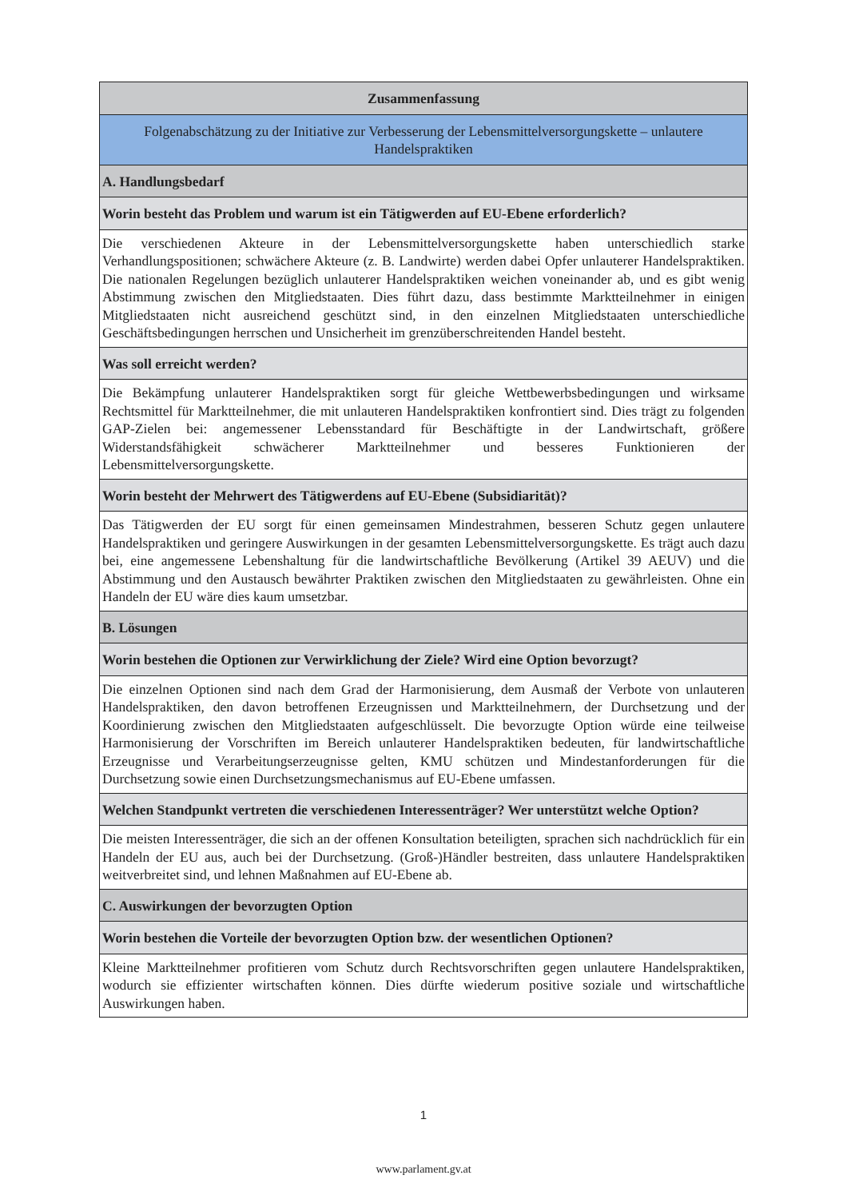| Zusammenfassung |
| --- |
| Folgenabschätzung zu der Initiative zur Verbesserung der Lebensmittelversorgungskette – unlautere Handelspraktiken |
| A. Handlungsbedarf |
| Worin besteht das Problem und warum ist ein Tätigwerden auf EU-Ebene erforderlich? |
| Die verschiedenen Akteure in der Lebensmittelversorgungskette haben unterschiedlich starke Verhandlungspositionen; schwächere Akteure (z. B. Landwirte) werden dabei Opfer unlauterer Handelspraktiken. Die nationalen Regelungen bezüglich unlauterer Handelspraktiken weichen voneinander ab, und es gibt wenig Abstimmung zwischen den Mitgliedstaaten. Dies führt dazu, dass bestimmte Marktteilnehmer in einigen Mitgliedstaaten nicht ausreichend geschützt sind, in den einzelnen Mitgliedstaaten unterschiedliche Geschäftsbedingungen herrschen und Unsicherheit im grenzüberschreitenden Handel besteht. |
| Was soll erreicht werden? |
| Die Bekämpfung unlauterer Handelspraktiken sorgt für gleiche Wettbewerbsbedingungen und wirksame Rechtsmittel für Marktteilnehmer, die mit unlauteren Handelspraktiken konfrontiert sind. Dies trägt zu folgenden GAP-Zielen bei: angemessener Lebensstandard für Beschäftigte in der Landwirtschaft, größere Widerstandsfähigkeit schwächerer Marktteilnehmer und besseres Funktionieren der Lebensmittelversorgungskette. |
| Worin besteht der Mehrwert des Tätigwerdens auf EU-Ebene (Subsidiarität)? |
| Das Tätigwerden der EU sorgt für einen gemeinsamen Mindestrahmen, besseren Schutz gegen unlautere Handelspraktiken und geringere Auswirkungen in der gesamten Lebensmittelversorgungskette. Es trägt auch dazu bei, eine angemessene Lebenshaltung für die landwirtschaftliche Bevölkerung (Artikel 39 AEUV) und die Abstimmung und den Austausch bewährter Praktiken zwischen den Mitgliedstaaten zu gewährleisten. Ohne ein Handeln der EU wäre dies kaum umsetzbar. |
| B. Lösungen |
| Worin bestehen die Optionen zur Verwirklichung der Ziele? Wird eine Option bevorzugt? |
| Die einzelnen Optionen sind nach dem Grad der Harmonisierung, dem Ausmaß der Verbote von unlauteren Handelspraktiken, den davon betroffenen Erzeugnissen und Marktteilnehmern, der Durchsetzung und der Koordinierung zwischen den Mitgliedstaaten aufgeschlüsselt. Die bevorzugte Option würde eine teilweise Harmonisierung der Vorschriften im Bereich unlauterer Handelspraktiken bedeuten, für landwirtschaftliche Erzeugnisse und Verarbeitungserzeugnisse gelten, KMU schützen und Mindestanforderungen für die Durchsetzung sowie einen Durchsetzungsmechanismus auf EU-Ebene umfassen. |
| Welchen Standpunkt vertreten die verschiedenen Interessenträger? Wer unterstützt welche Option? |
| Die meisten Interessenträger, die sich an der offenen Konsultation beteiligten, sprachen sich nachdrücklich für ein Handeln der EU aus, auch bei der Durchsetzung. (Groß-)Händler bestreiten, dass unlautere Handelspraktiken weitverbreitet sind, und lehnen Maßnahmen auf EU-Ebene ab. |
| C. Auswirkungen der bevorzugten Option |
| Worin bestehen die Vorteile der bevorzugten Option bzw. der wesentlichen Optionen? |
| Kleine Marktteilnehmer profitieren vom Schutz durch Rechtsvorschriften gegen unlautere Handelspraktiken, wodurch sie effizienter wirtschaften können. Dies dürfte wiederum positive soziale und wirtschaftliche Auswirkungen haben. |
1
www.parlament.gv.at